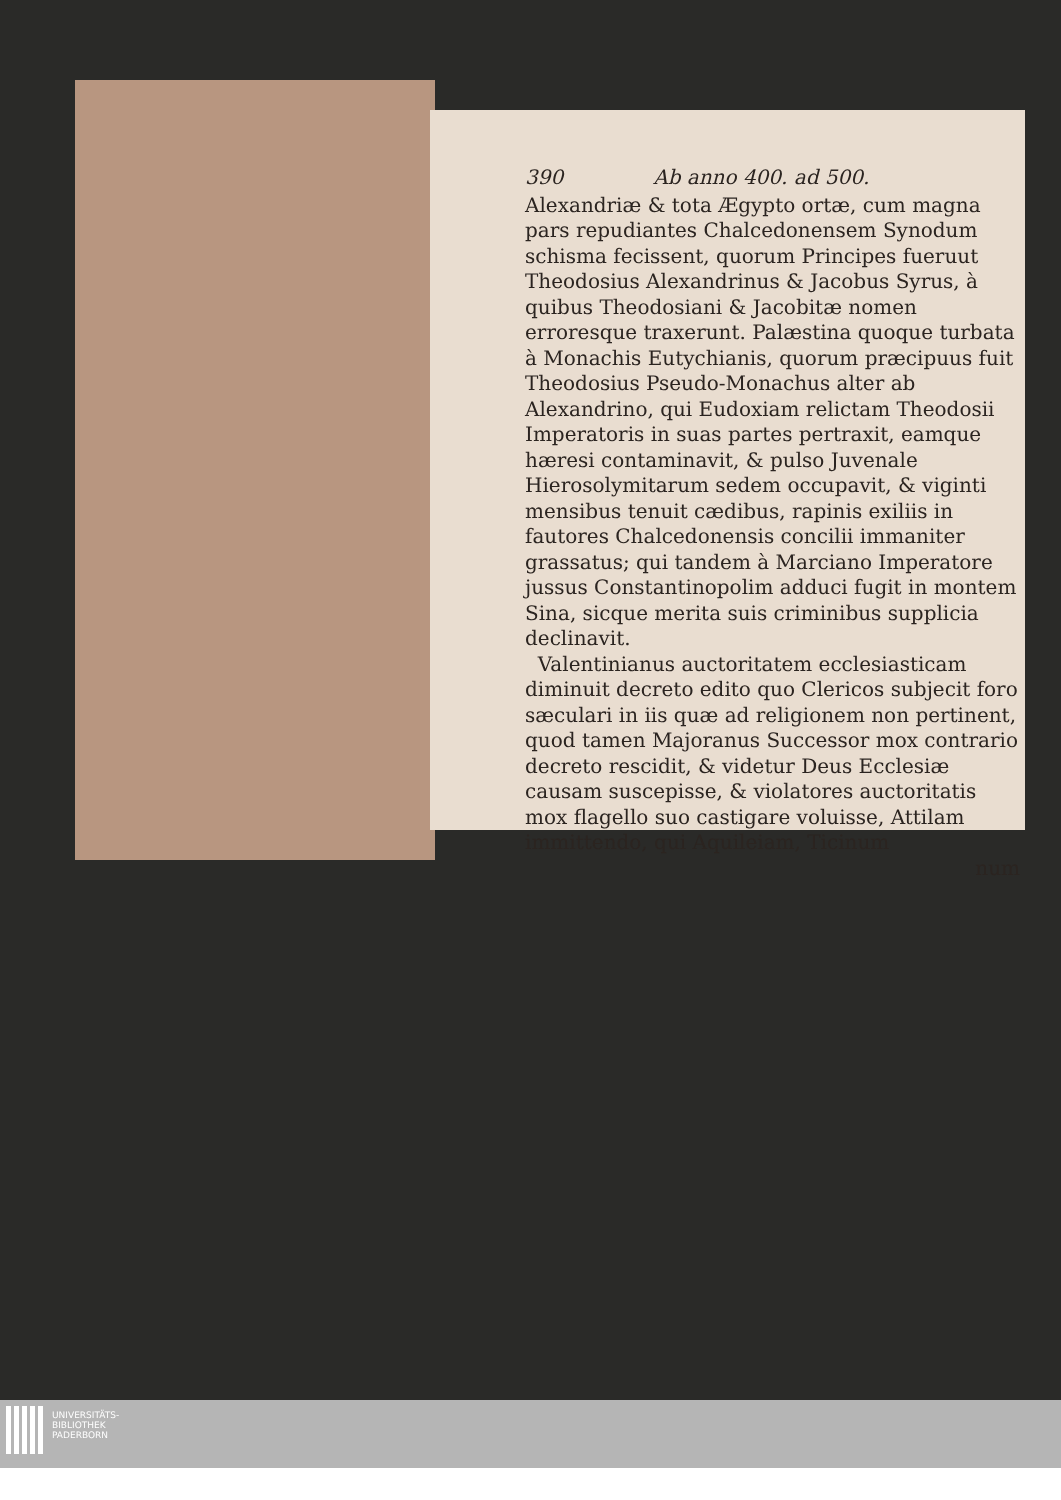390 Ab anno 400. ad 500.
Alexandriæ & tota Ægypto ortæ, cum magna pars repudiantes Chalcedonensem Synodum schisma fecissent, quorum Principes fueruut Theodosius Alexandrinus & Jacobus Syrus, à quibus Theodosiani & Jacobitæ nomen erroresque traxerunt. Palæstina quoque turbata à Monachis Eutychianis, quorum præcipuus fuit Theodosius Pseudo-Monachus alter ab Alexandrino, qui Eudoxiam relictam Theodosii Imperatoris in suas partes pertraxit, eamque hæresi contaminavit, & pulso Juvenale Hierosolymitarum sedem occupavit, & viginti mensibus tenuit cædibus, rapinis exiliis in fautores Chalcedonensis concilii immaniter grassatus; qui tandem à Marciano Imperatore jussus Constantinopolim adduci fugit in montem Sina, sicque merita suis criminibus supplicia declinavit.
Valentinianus auctoritatem ecclesiasticam diminuit decreto edito quo Clericos subjecit foro sæculari in iis quæ ad religionem non pertinent, quod tamen Majoranus Successor mox contrario decreto rescidit, & videtur Deus Ecclesiæ causam suscepisse, & violatores auctoritatis mox flagello suo castigare voluisse, Attilam immittendo, qui Aquileiam, Ticinum
num
UNIVERSITÄTS-
BIBLIOTHEK
PADERBORN